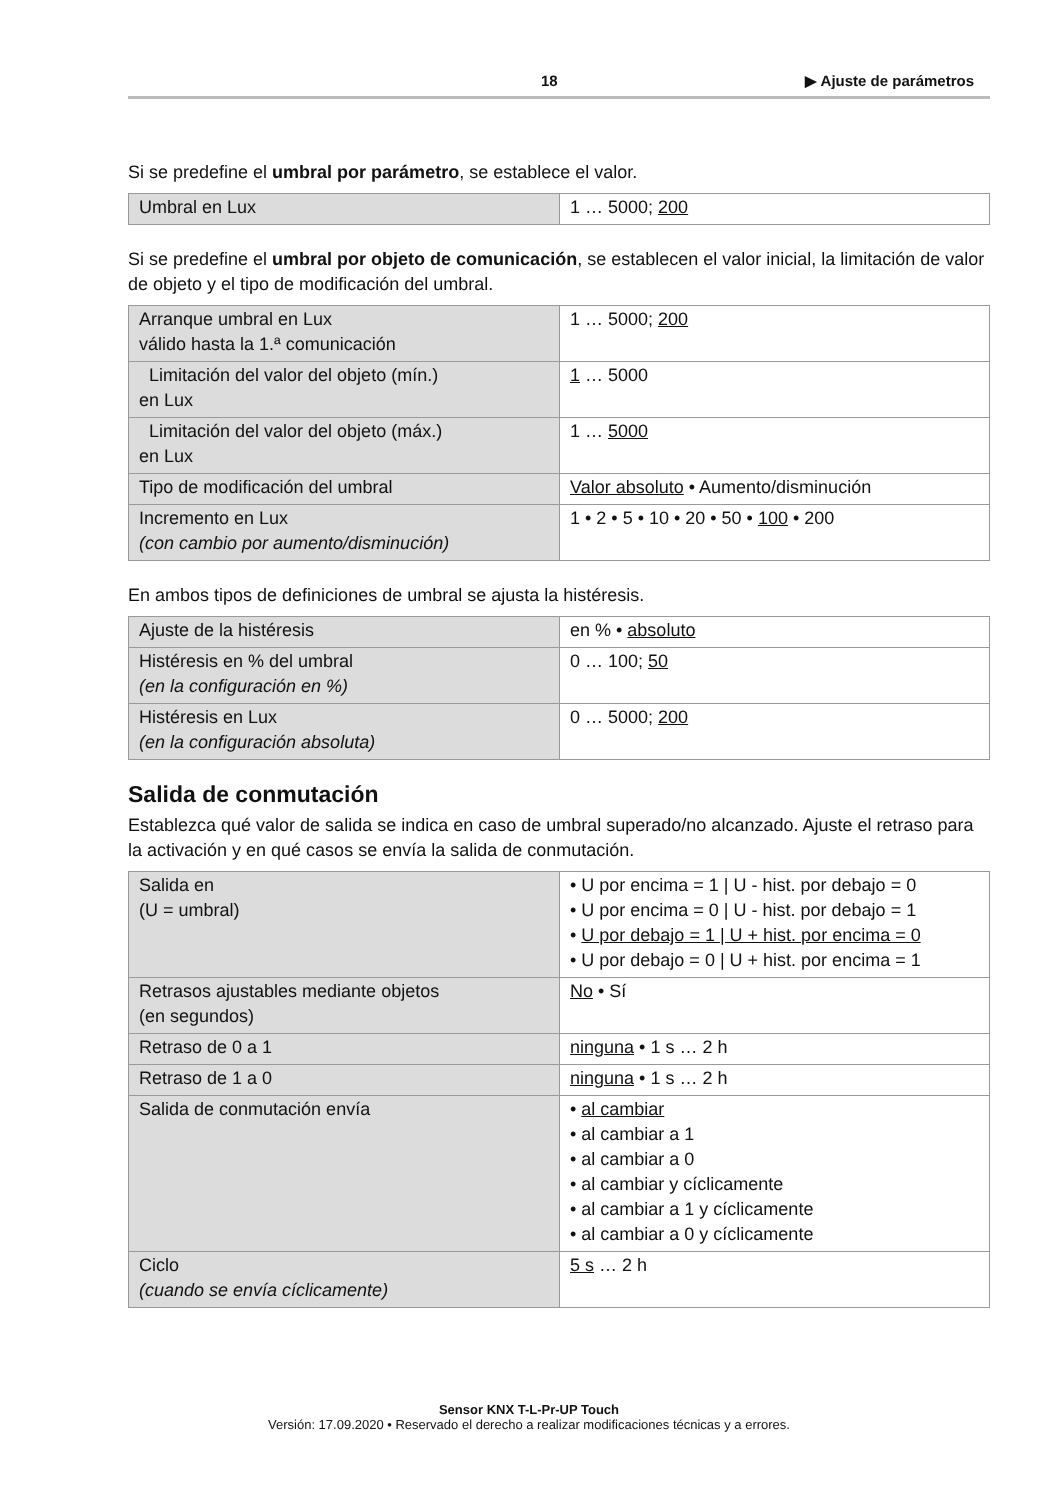18 ▶ Ajuste de parámetros
Si se predefine el umbral por parámetro, se establece el valor.
| Umbral en Lux | 1 … 5000; 200 |
Si se predefine el umbral por objeto de comunicación, se establecen el valor inicial, la limitación de valor de objeto y el tipo de modificación del umbral.
| Arranque umbral en Lux válido hasta la 1.ª comunicación | 1 … 5000; 200 |
| Limitación del valor del objeto (mín.) en Lux | 1 … 5000 |
| Limitación del valor del objeto (máx.) en Lux | 1 … 5000 |
| Tipo de modificación del umbral | Valor absoluto • Aumento/disminución |
| Incremento en Lux (con cambio por aumento/disminución) | 1 • 2 • 5 • 10 • 20 • 50 • 100 • 200 |
En ambos tipos de definiciones de umbral se ajusta la histéresis.
| Ajuste de la histéresis | en % • absoluto |
| Histéresis en % del umbral (en la configuración en %) | 0 … 100; 50 |
| Histéresis en Lux (en la configuración absoluta) | 0 … 5000; 200 |
Salida de conmutación
Establezca qué valor de salida se indica en caso de umbral superado/no alcanzado. Ajuste el retraso para la activación y en qué casos se envía la salida de conmutación.
| Salida en (U = umbral) | • U por encima = 1 / U - hist. por debajo = 0 • U por encima = 0 / U - hist. por debajo = 1 • U por debajo = 1 / U + hist. por encima = 0 • U por debajo = 0 / U + hist. por encima = 1 |
| Retrasos ajustables mediante objetos (en segundos) | No • Sí |
| Retraso de 0 a 1 | ninguna • 1 s … 2 h |
| Retraso de 1 a 0 | ninguna • 1 s … 2 h |
| Salida de conmutación envía | • al cambiar • al cambiar a 1 • al cambiar a 0 • al cambiar y cíclicamente • al cambiar a 1 y cíclicamente • al cambiar a 0 y cíclicamente |
| Ciclo (cuando se envía cíclicamente) | 5 s … 2 h |
Sensor KNX T-L-Pr-UP Touch
Versión: 17.09.2020 • Reservado el derecho a realizar modificaciones técnicas y a errores.